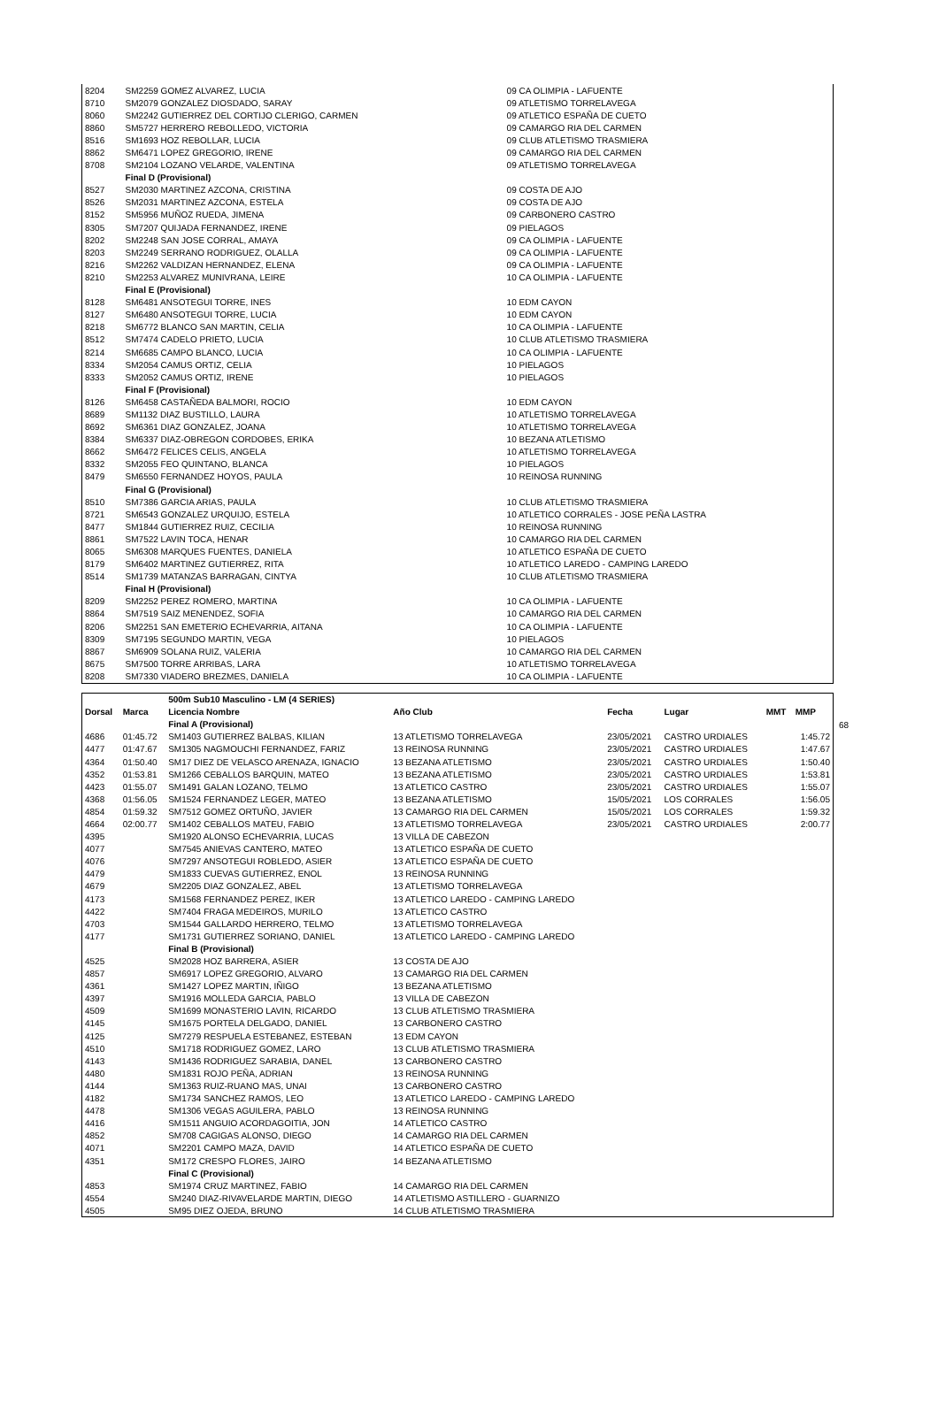| 8204 | SM2259 GOMEZ ALVAREZ, LUCIA | 09 CA OLIMPIA - LAFUENTE |
| 8710 | SM2079 GONZALEZ DIOSDADO, SARAY | 09 ATLETISMO TORRELAVEGA |
| 8060 | SM2242 GUTIERREZ DEL CORTIJO CLERIGO, CARMEN | 09 ATLETICO ESPAÑA DE CUETO |
| 8860 | SM5727 HERRERO REBOLLEDO, VICTORIA | 09 CAMARGO RIA DEL CARMEN |
| 8516 | SM1693 HOZ REBOLLAR, LUCIA | 09 CLUB ATLETISMO TRASMIERA |
| 8862 | SM6471 LOPEZ GREGORIO, IRENE | 09 CAMARGO RIA DEL CARMEN |
| 8708 | SM2104 LOZANO VELARDE, VALENTINA | 09 ATLETISMO TORRELAVEGA |
| | Final D (Provisional) | |
| 8527 | SM2030 MARTINEZ AZCONA, CRISTINA | 09 COSTA DE AJO |
| 8526 | SM2031 MARTINEZ AZCONA, ESTELA | 09 COSTA DE AJO |
| 8152 | SM5956 MUÑOZ RUEDA, JIMENA | 09 CARBONERO CASTRO |
| 8305 | SM7207 QUIJADA FERNANDEZ, IRENE | 09 PIELAGOS |
| 8202 | SM2248 SAN JOSE CORRAL, AMAYA | 09 CA OLIMPIA - LAFUENTE |
| 8203 | SM2249 SERRANO RODRIGUEZ, OLALLA | 09 CA OLIMPIA - LAFUENTE |
| 8216 | SM2262 VALDIZAN HERNANDEZ, ELENA | 09 CA OLIMPIA - LAFUENTE |
| 8210 | SM2253 ALVAREZ MUNIVRANA, LEIRE | 10 CA OLIMPIA - LAFUENTE |
| | Final E (Provisional) | |
| 8128 | SM6481 ANSOTEGUI TORRE, INES | 10 EDM CAYON |
| 8127 | SM6480 ANSOTEGUI TORRE, LUCIA | 10 EDM CAYON |
| 8218 | SM6772 BLANCO SAN MARTIN, CELIA | 10 CA OLIMPIA - LAFUENTE |
| 8512 | SM7474 CADELO PRIETO, LUCIA | 10 CLUB ATLETISMO TRASMIERA |
| 8214 | SM6685 CAMPO BLANCO, LUCIA | 10 CA OLIMPIA - LAFUENTE |
| 8334 | SM2054 CAMUS ORTIZ, CELIA | 10 PIELAGOS |
| 8333 | SM2052 CAMUS ORTIZ, IRENE | 10 PIELAGOS |
| | Final F (Provisional) | |
| 8126 | SM6458 CASTAÑEDA BALMORI, ROCIO | 10 EDM CAYON |
| 8689 | SM1132 DIAZ BUSTILLO, LAURA | 10 ATLETISMO TORRELAVEGA |
| 8692 | SM6361 DIAZ GONZALEZ, JOANA | 10 ATLETISMO TORRELAVEGA |
| 8384 | SM6337 DIAZ-OBREGON CORDOBES, ERIKA | 10 BEZANA ATLETISMO |
| 8662 | SM6472 FELICES CELIS, ANGELA | 10 ATLETISMO TORRELAVEGA |
| 8332 | SM2055 FEO QUINTANO, BLANCA | 10 PIELAGOS |
| 8479 | SM6550 FERNANDEZ HOYOS, PAULA | 10 REINOSA RUNNING |
| | Final G (Provisional) | |
| 8510 | SM7386 GARCIA ARIAS, PAULA | 10 CLUB ATLETISMO TRASMIERA |
| 8721 | SM6543 GONZALEZ URQUIJO, ESTELA | 10 ATLETICO CORRALES - JOSE PEÑA LASTRA |
| 8477 | SM1844 GUTIERREZ RUIZ, CECILIA | 10 REINOSA RUNNING |
| 8861 | SM7522 LAVIN TOCA, HENAR | 10 CAMARGO RIA DEL CARMEN |
| 8065 | SM6308 MARQUES FUENTES, DANIELA | 10 ATLETICO ESPAÑA DE CUETO |
| 8179 | SM6402 MARTINEZ GUTIERREZ, RITA | 10 ATLETICO LAREDO - CAMPING LAREDO |
| 8514 | SM1739 MATANZAS BARRAGAN, CINTYA | 10 CLUB ATLETISMO TRASMIERA |
| | Final H (Provisional) | |
| 8209 | SM2252 PEREZ ROMERO, MARTINA | 10 CA OLIMPIA - LAFUENTE |
| 8864 | SM7519 SAIZ MENENDEZ, SOFIA | 10 CAMARGO RIA DEL CARMEN |
| 8206 | SM2251 SAN EMETERIO ECHEVARRIA, AITANA | 10 CA OLIMPIA - LAFUENTE |
| 8309 | SM7195 SEGUNDO MARTIN, VEGA | 10 PIELAGOS |
| 8867 | SM6909 SOLANA RUIZ, VALERIA | 10 CAMARGO RIA DEL CARMEN |
| 8675 | SM7500 TORRE ARRIBAS, LARA | 10 ATLETISMO TORRELAVEGA |
| 8208 | SM7330 VIADERO BREZMES, DANIELA | 10 CA OLIMPIA - LAFUENTE |
| | | 500m Sub10 Masculino - LM (4 SERIES) | | | | | |
| --- | --- | --- | --- | --- | --- | --- | --- |
| Dorsal | Marca | Licencia Nombre | Año Club | Fecha | Lugar | MMT | MMP |
| | | Final A (Provisional) | | | | | |
| 4686 | 01:45.72 | SM1403 GUTIERREZ BALBAS, KILIAN | 13 ATLETISMO TORRELAVEGA | 23/05/2021 | CASTRO URDIALES | | 1:45.72 |
| 4477 | 01:47.67 | SM1305 NAGMOUCHI FERNANDEZ, FARIZ | 13 REINOSA RUNNING | 23/05/2021 | CASTRO URDIALES | | 1:47.67 |
| 4364 | 01:50.40 | SM17 DIEZ DE VELASCO ARENAZA, IGNACIO | 13 BEZANA ATLETISMO | 23/05/2021 | CASTRO URDIALES | | 1:50.40 |
| 4352 | 01:53.81 | SM1266 CEBALLOS BARQUIN, MATEO | 13 BEZANA ATLETISMO | 23/05/2021 | CASTRO URDIALES | | 1:53.81 |
| 4423 | 01:55.07 | SM1491 GALAN LOZANO, TELMO | 13 ATLETICO CASTRO | 23/05/2021 | CASTRO URDIALES | | 1:55.07 |
| 4368 | 01:56.05 | SM1524 FERNANDEZ LEGER, MATEO | 13 BEZANA ATLETISMO | 15/05/2021 | LOS CORRALES | | 1:56.05 |
| 4854 | 01:59.32 | SM7512 GOMEZ ORTUÑO, JAVIER | 13 CAMARGO RIA DEL CARMEN | 15/05/2021 | LOS CORRALES | | 1:59.32 |
| 4664 | 02:00.77 | SM1402 CEBALLOS MATEU, FABIO | 13 ATLETISMO TORRELAVEGA | 23/05/2021 | CASTRO URDIALES | | 2:00.77 |
| 4395 | | SM1920 ALONSO ECHEVARRIA, LUCAS | 13 VILLA DE CABEZON | | | | |
| 4077 | | SM7545 ANIEVAS CANTERO, MATEO | 13 ATLETICO ESPAÑA DE CUETO | | | | |
| 4076 | | SM7297 ANSOTEGUI ROBLEDO, ASIER | 13 ATLETICO ESPAÑA DE CUETO | | | | |
| 4479 | | SM1833 CUEVAS GUTIERREZ, ENOL | 13 REINOSA RUNNING | | | | |
| 4679 | | SM2205 DIAZ GONZALEZ, ABEL | 13 ATLETISMO TORRELAVEGA | | | | |
| 4173 | | SM1568 FERNANDEZ PEREZ, IKER | 13 ATLETICO LAREDO - CAMPING LAREDO | | | | |
| 4422 | | SM7404 FRAGA MEDEIROS, MURILO | 13 ATLETICO CASTRO | | | | |
| 4703 | | SM1544 GALLARDO HERRERO, TELMO | 13 ATLETISMO TORRELAVEGA | | | | |
| 4177 | | SM1731 GUTIERREZ SORIANO, DANIEL | 13 ATLETICO LAREDO - CAMPING LAREDO | | | | |
| | | Final B (Provisional) | | | | | |
| 4525 | | SM2028 HOZ BARRERA, ASIER | 13 COSTA DE AJO | | | | |
| 4857 | | SM6917 LOPEZ GREGORIO, ALVARO | 13 CAMARGO RIA DEL CARMEN | | | | |
| 4361 | | SM1427 LOPEZ MARTIN, IÑIGO | 13 BEZANA ATLETISMO | | | | |
| 4397 | | SM1916 MOLLEDA GARCIA, PABLO | 13 VILLA DE CABEZON | | | | |
| 4509 | | SM1699 MONASTERIO LAVIN, RICARDO | 13 CLUB ATLETISMO TRASMIERA | | | | |
| 4145 | | SM1675 PORTELA DELGADO, DANIEL | 13 CARBONERO CASTRO | | | | |
| 4125 | | SM7279 RESPUELA ESTEBANEZ, ESTEBAN | 13 EDM CAYON | | | | |
| 4510 | | SM1718 RODRIGUEZ GOMEZ, LARO | 13 CLUB ATLETISMO TRASMIERA | | | | |
| 4143 | | SM1436 RODRIGUEZ SARABIA, DANEL | 13 CARBONERO CASTRO | | | | |
| 4480 | | SM1831 ROJO PEÑA, ADRIAN | 13 REINOSA RUNNING | | | | |
| 4144 | | SM1363 RUIZ-RUANO MAS, UNAI | 13 CARBONERO CASTRO | | | | |
| 4182 | | SM1734 SANCHEZ RAMOS, LEO | 13 ATLETICO LAREDO - CAMPING LAREDO | | | | |
| 4478 | | SM1306 VEGAS AGUILERA, PABLO | 13 REINOSA RUNNING | | | | |
| 4416 | | SM1511 ANGUIO ACORDAGOITIA, JON | 14 ATLETICO CASTRO | | | | |
| 4852 | | SM708 CAGIGAS ALONSO, DIEGO | 14 CAMARGO RIA DEL CARMEN | | | | |
| 4071 | | SM2201 CAMPO MAZA, DAVID | 14 ATLETICO ESPAÑA DE CUETO | | | | |
| 4351 | | SM172 CRESPO FLORES, JAIRO | 14 BEZANA ATLETISMO | | | | |
| | | Final C (Provisional) | | | | | |
| 4853 | | SM1974 CRUZ MARTINEZ, FABIO | 14 CAMARGO RIA DEL CARMEN | | | | |
| 4554 | | SM240 DIAZ-RIVAVELARDE MARTIN, DIEGO | 14 ATLETISMO ASTILLERO - GUARNIZO | | | | |
| 4505 | | SM95 DIEZ OJEDA, BRUNO | 14 CLUB ATLETISMO TRASMIERA | | | | |
68